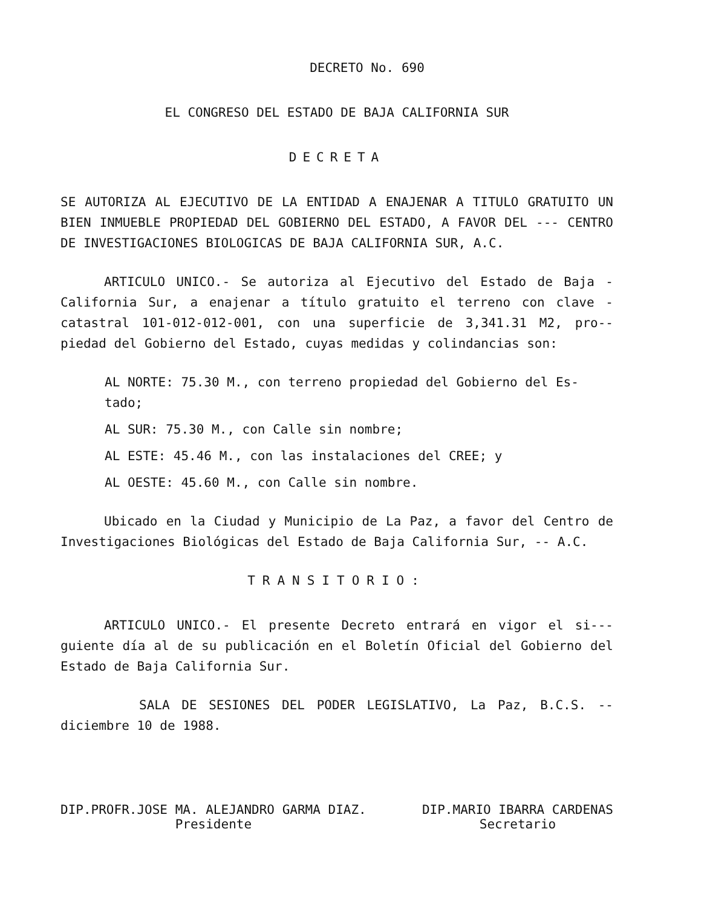DECRETO No. 690
EL CONGRESO DEL ESTADO DE BAJA CALIFORNIA SUR
DECRETA
SE AUTORIZA AL EJECUTIVO DE LA ENTIDAD A ENAJENAR A TITULO GRATUITO UN BIEN INMUEBLE PROPIEDAD DEL GOBIERNO DEL ESTADO, A FAVOR DEL --- CENTRO DE INVESTIGACIONES BIOLOGICAS DE BAJA CALIFORNIA SUR, A.C.
ARTICULO UNICO.- Se autoriza al Ejecutivo del Estado de Baja - California Sur, a enajenar a título gratuito el terreno con clave - catastral 101-012-012-001, con una superficie de 3,341.31 M2, pro-- piedad del Gobierno del Estado, cuyas medidas y colindancias son:
AL NORTE: 75.30 M., con terreno propiedad del Gobierno del Es- tado;
AL SUR: 75.30 M., con Calle sin nombre;
AL ESTE: 45.46 M., con las instalaciones del CREE; y
AL OESTE: 45.60 M., con Calle sin nombre.
Ubicado en la Ciudad y Municipio de La Paz, a favor del Centro de Investigaciones Biológicas del Estado de Baja California Sur, -- A.C.
TRANSITORIO:
ARTICULO UNICO.- El presente Decreto entrará en vigor el si--- guiente día al de su publicación en el Boletín Oficial del Gobierno del Estado de Baja California Sur.
SALA DE SESIONES DEL PODER LEGISLATIVO, La Paz, B.C.S. -- diciembre 10 de 1988.
DIP.PROFR.JOSE MA. ALEJANDRO GARMA DIAZ.
Presidente
DIP.MARIO IBARRA CARDENAS
Secretario